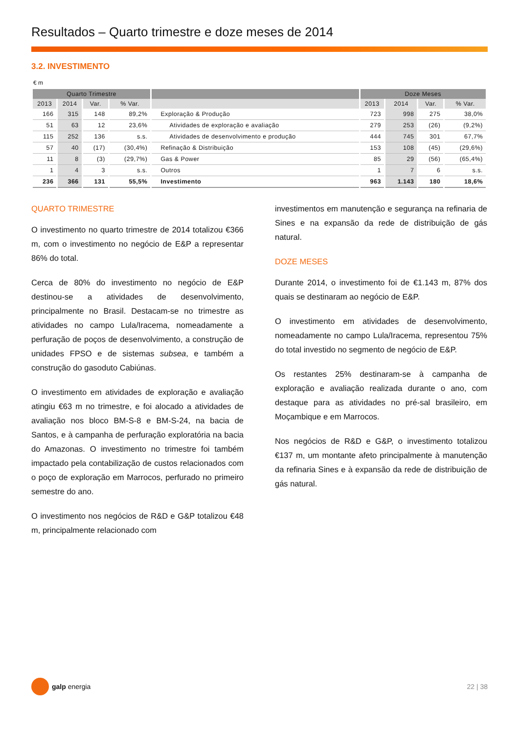Resultados – Quarto trimestre e doze meses de 2014
3.2. INVESTIMENTO
€ m
| Quarto Trimestre | | | | | Doze Meses | | | |
| --- | --- | --- | --- | --- | --- | --- | --- | --- |
| 2013 | 2014 | Var. | % Var. | | 2013 | 2014 | Var. | % Var. |
| 166 | 315 | 148 | 89,2% | Exploração & Produção | 723 | 998 | 275 | 38,0% |
| 51 | 63 | 12 | 23,6% | Atividades de exploração e avaliação | 279 | 253 | (26) | (9,2%) |
| 115 | 252 | 136 | s.s. | Atividades de desenvolvimento e produção | 444 | 745 | 301 | 67,7% |
| 57 | 40 | (17) | (30,4%) | Refinação & Distribuição | 153 | 108 | (45) | (29,6%) |
| 11 | 8 | (3) | (29,7%) | Gas & Power | 85 | 29 | (56) | (65,4%) |
| 1 | 4 | 3 | s.s. | Outros | 1 | 7 | 6 | s.s. |
| 236 | 366 | 131 | 55,5% | Investimento | 963 | 1.143 | 180 | 18,6% |
QUARTO TRIMESTRE
O investimento no quarto trimestre de 2014 totalizou €366 m, com o investimento no negócio de E&P a representar 86% do total.
Cerca de 80% do investimento no negócio de E&P destinou-se a atividades de desenvolvimento, principalmente no Brasil. Destacam-se no trimestre as atividades no campo Lula/Iracema, nomeadamente a perfuração de poços de desenvolvimento, a construção de unidades FPSO e de sistemas subsea, e também a construção do gasoduto Cabiúnas.
O investimento em atividades de exploração e avaliação atingiu €63 m no trimestre, e foi alocado a atividades de avaliação nos bloco BM-S-8 e BM-S-24, na bacia de Santos, e à campanha de perfuração exploratória na bacia do Amazonas. O investimento no trimestre foi também impactado pela contabilização de custos relacionados com o poço de exploração em Marrocos, perfurado no primeiro semestre do ano.
O investimento nos negócios de R&D e G&P totalizou €48 m, principalmente relacionado com
investimentos em manutenção e segurança na refinaria de Sines e na expansão da rede de distribuição de gás natural.
DOZE MESES
Durante 2014, o investimento foi de €1.143 m, 87% dos quais se destinaram ao negócio de E&P.
O investimento em atividades de desenvolvimento, nomeadamente no campo Lula/Iracema, representou 75% do total investido no segmento de negócio de E&P.
Os restantes 25% destinaram-se à campanha de exploração e avaliação realizada durante o ano, com destaque para as atividades no pré-sal brasileiro, em Moçambique e em Marrocos.
Nos negócios de R&D e G&P, o investimento totalizou €137 m, um montante afeto principalmente à manutenção da refinaria Sines e à expansão da rede de distribuição de gás natural.
galp energia 22 | 38